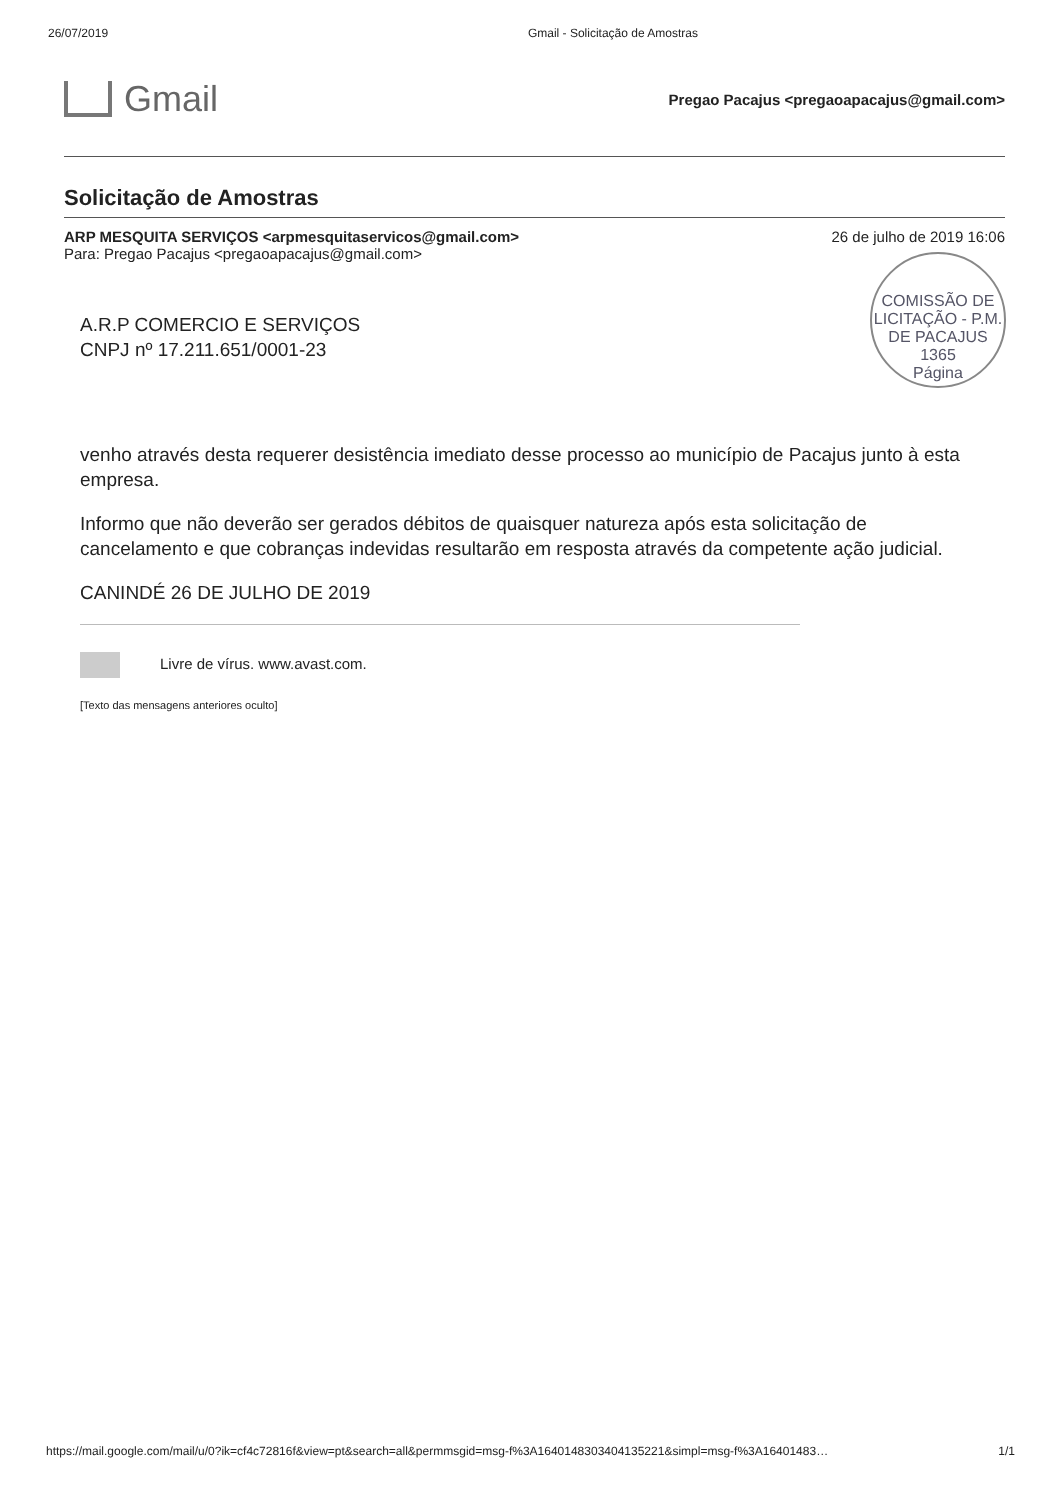26/07/2019 Gmail - Solicitação de Amostras
Gmail
Pregao Pacajus <pregaoapacajus@gmail.com>
Solicitação de Amostras
ARP MESQUITA SERVIÇOS <arpmesquitaservicos@gmail.com>
Para: Pregao Pacajus <pregaoapacajus@gmail.com> 26 de julho de 2019 16:06
COMISSÃO DE LICITAÇÃO - P.M. DE PACAJUS
1365
Página
A.R.P COMERCIO E SERVIÇOS
CNPJ nº 17.211.651/0001-23
venho através desta requerer desistência imediato desse processo ao município de Pacajus junto à esta empresa.
Informo que não deverão ser gerados débitos de quaisquer natureza após esta solicitação de cancelamento e que cobranças indevidas resultarão em resposta através da competente ação judicial.
CANINDÉ 26 DE JULHO DE 2019
Livre de vírus. www.avast.com.
[Texto das mensagens anteriores oculto]
https://mail.google.com/mail/u/0?ik=cf4c72816f&view=pt&search=all&permmsgid=msg-f%3A1640148303404135221&simpl=msg-f%3A16401483… 1/1